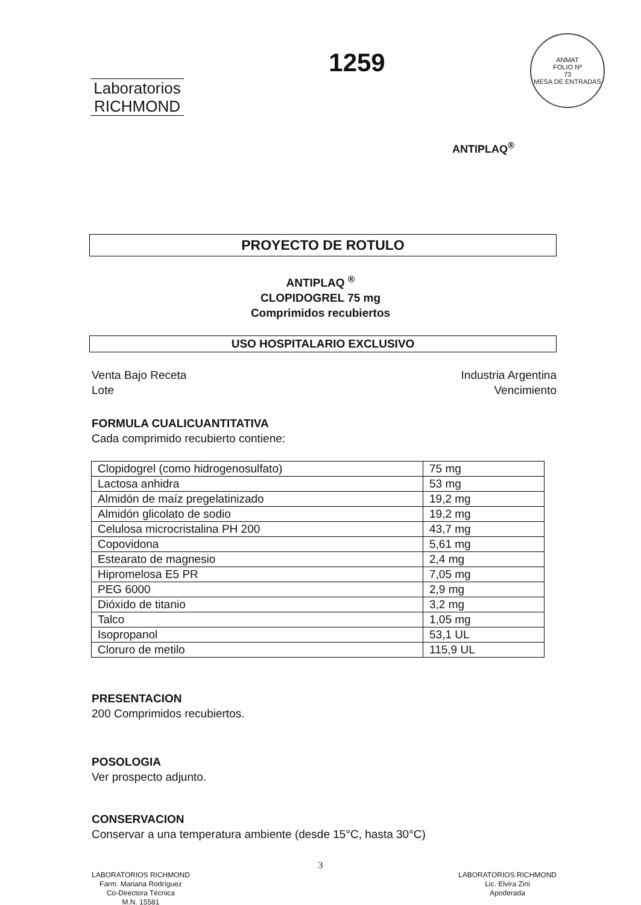Laboratorios
RICHMOND
1259
ANMAT
FOLIO Nº
73
MESA DE ENTRADAS
ANTIPLAQ<sup>®</sup>
PROYECTO DE ROTULO
ANTIPLAQ <sup>®</sup>
CLOPIDOGREL 75 mg
Comprimidos recubiertos
USO HOSPITALARIO EXCLUSIVO
Venta Bajo Receta
Lote Industria Argentina
Vencimiento
FORMULA CUALICUANTITATIVA
Cada comprimido recubierto contiene:
| Clopidogrel (como hidrogenosulfato) | 75 mg |
| Lactosa anhidra | 53 mg |
| Almidón de maíz pregelatinizado | 19,2 mg |
| Almidón glicolato de sodio | 19,2 mg |
| Celulosa microcristalina PH 200 | 43,7 mg |
| Copovidona | 5,61 mg |
| Estearato de magnesio | 2,4 mg |
| Hipromelosa E5 PR | 7,05 mg |
| PEG 6000 | 2,9 mg |
| Dióxido de titanio | 3,2 mg |
| Talco | 1,05 mg |
| Isopropanol | 53,1 UL |
| Cloruro de metilo | 115,9 UL |
PRESENTACION
200 Comprimidos recubiertos.
POSOLOGIA
Ver prospecto adjunto.
CONSERVACION
Conservar a una temperatura ambiente (desde 15°C, hasta 30°C)
3
LABORATORIOS RICHMOND
Farm. Mariana Rodríguez
Co-Directora Técnica
M.N. 15581
LABORATORIOS RICHMOND
Lic. Elvira Zini
Apoderada